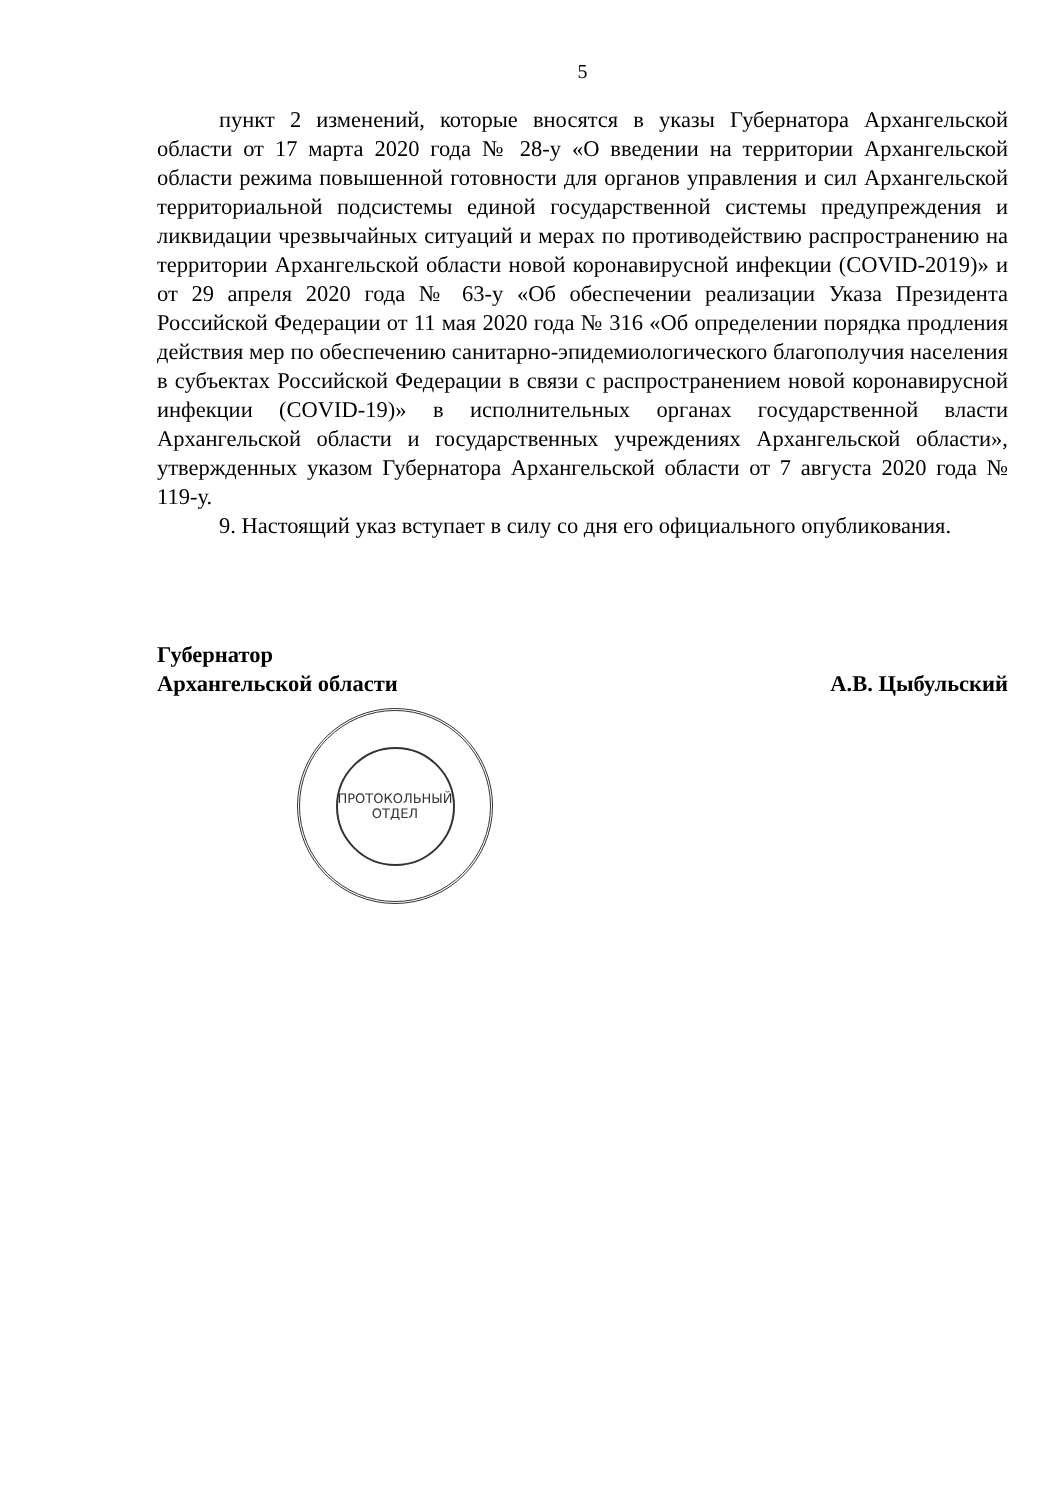5
пункт 2 изменений, которые вносятся в указы Губернатора Архангельской области от 17 марта 2020 года № 28-у «О введении на территории Архангельской области режима повышенной готовности для органов управления и сил Архангельской территориальной подсистемы единой государственной системы предупреждения и ликвидации чрезвычайных ситуаций и мерах по противодействию распространению на территории Архангельской области новой коронавирусной инфекции (COVID-2019)» и от 29 апреля 2020 года № 63-у «Об обеспечении реализации Указа Президента Российской Федерации от 11 мая 2020 года № 316 «Об определении порядка продления действия мер по обеспечению санитарно-эпидемиологического благополучия населения в субъектах Российской Федерации в связи с распространением новой коронавирусной инфекции (COVID-19)» в исполнительных органах государственной власти Архангельской области и государственных учреждениях Архангельской области», утвержденных указом Губернатора Архангельской области от 7 августа 2020 года № 119-у.
9. Настоящий указ вступает в силу со дня его официального опубликования.
Губернатор
Архангельской области
А.В. Цыбульский
ПРОТОКОЛЬНЫЙ
ОТДЕЛ